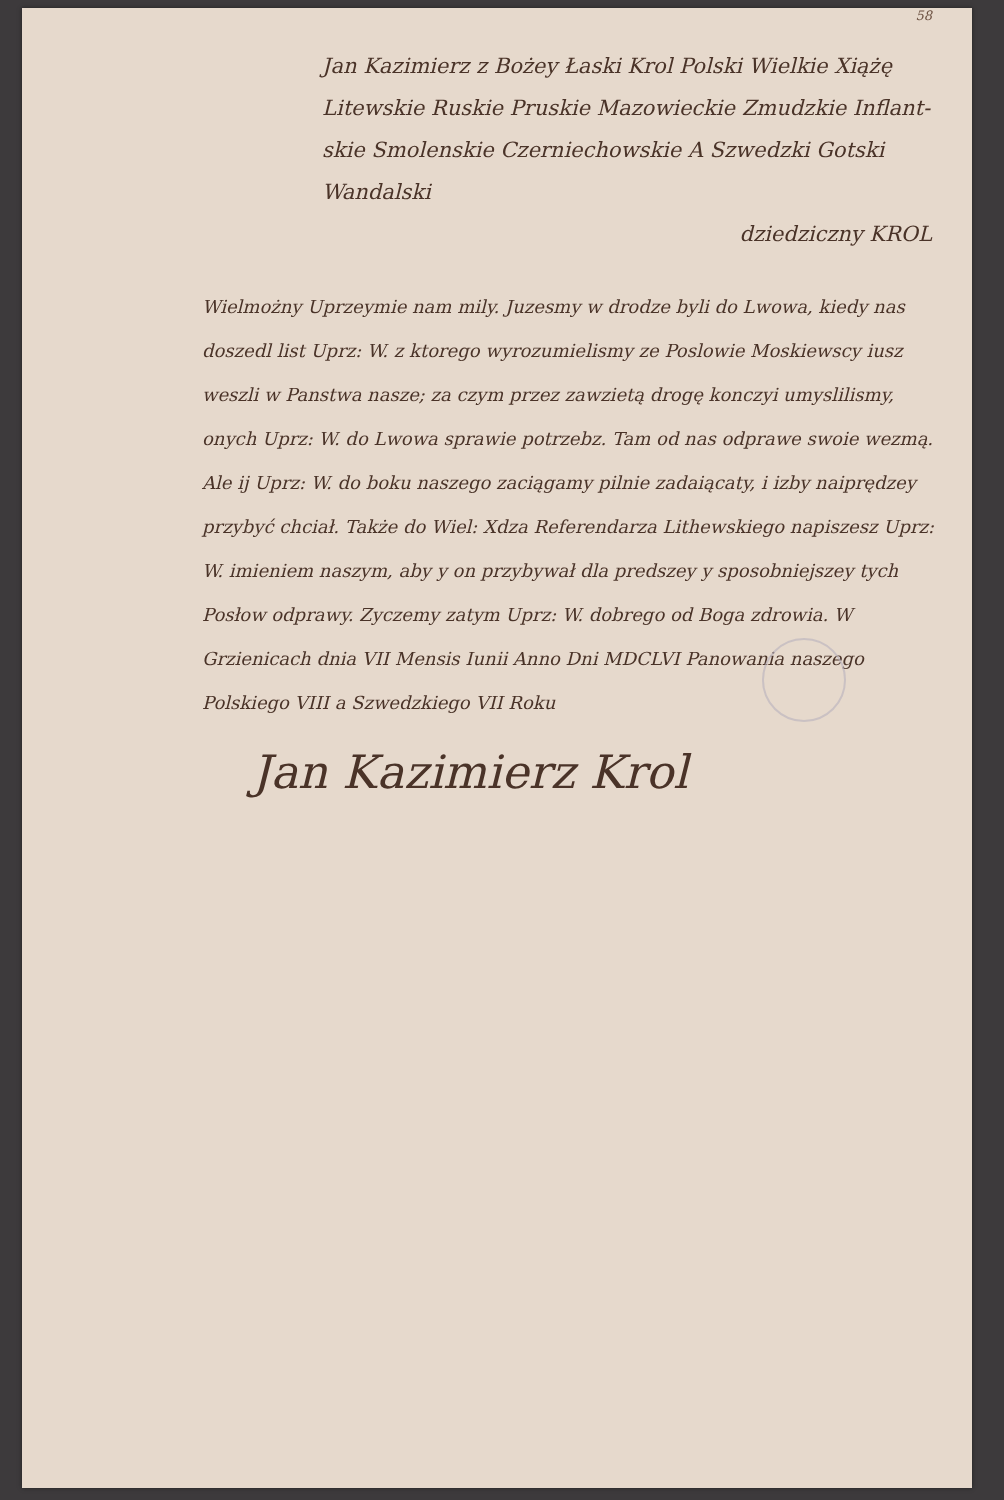58
Jan Kazimierz z Bożey Łaski Krol Polski Wielkie Xiążę
Litewskie Ruskie Pruskie Mazowieckie Zmudzkie Inflant-
skie Smolenskie Czerniechowskie A Szwedzki Gotski Wandalski
dziedziczny KROL
Wielmożny Uprzeymie nam mily. Juzesmy w drodze byli do Lwowa, kiedy nas doszedl list Uprz: W. z ktorego wyrozumielismy ze Poslowie Moskiewscy iusz weszli w Panstwa nasze; za czym przez zawzietą drogę konczyi umyslilismy, onych Uprz: W. do Lwowa sprawie potrzebz. Tam od nas odprawe swoie wezmą. Ale ij Uprz: W. do boku naszego zaciągamy pilnie zadaiącaty, i izby naiprędzey przybyć chciał. Także do Wiel: Xdza Referendarza Lithewskiego napiszesz Uprz: W. imieniem naszym, aby y on przybywał dla predszey y sposobniejszey tych Posłow odprawy. Zyczemy zatym Uprz: W. dobrego od Boga zdrowia. W Grzienicach dnia VII Mensis Iunii Anno Dni MDCLVI Panowania naszego Polskiego VIII a Szwedzkiego VII Roku
Jan Kazimierz Krol